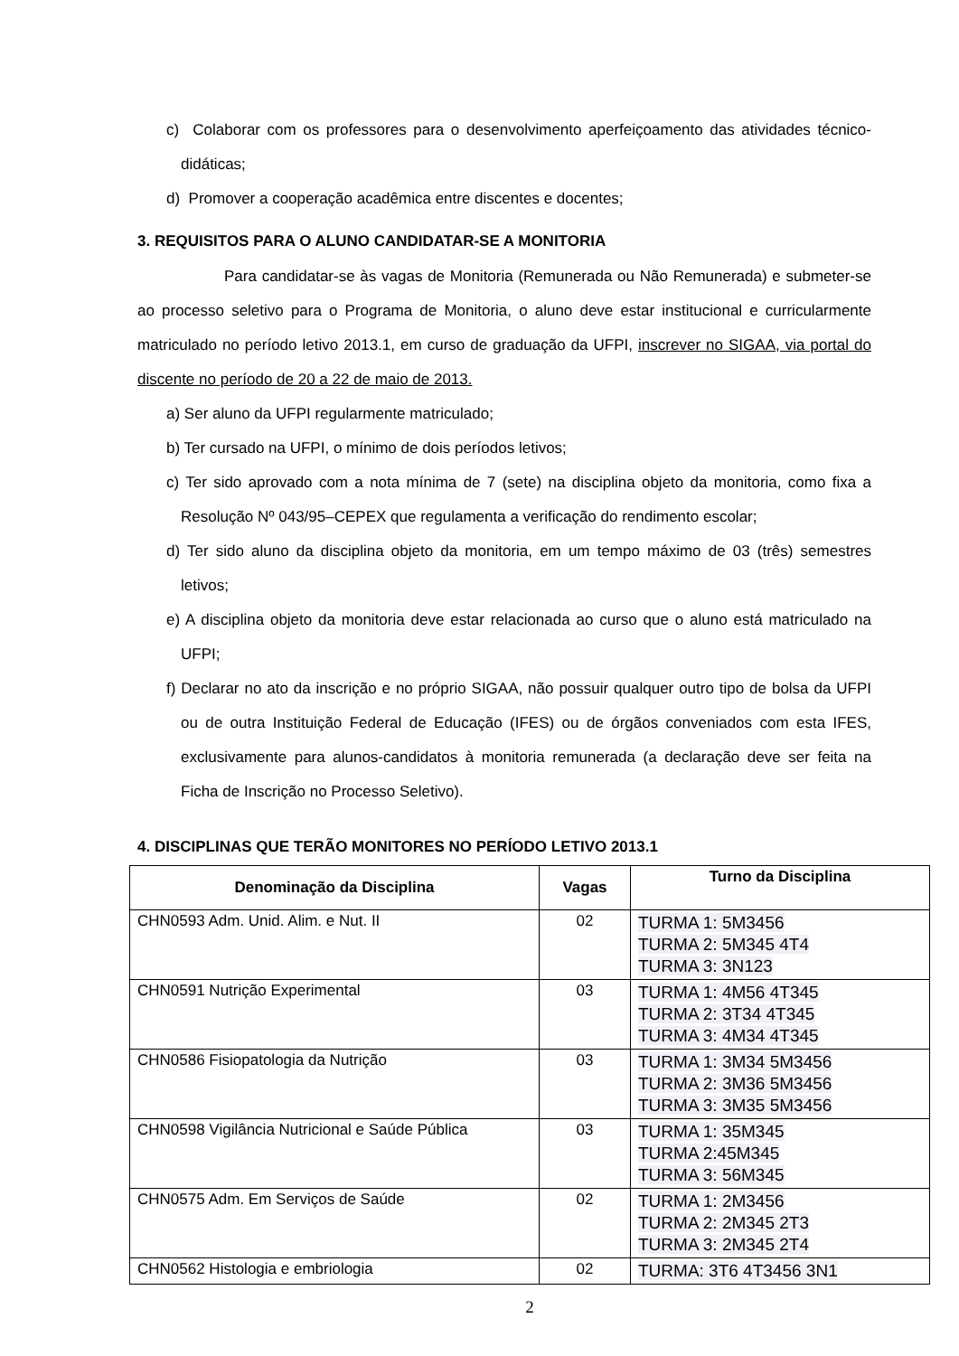c) Colaborar com os professores para o desenvolvimento aperfeiçoamento das atividades técnico-didáticas;
d) Promover a cooperação acadêmica entre discentes e docentes;
3. REQUISITOS PARA O ALUNO CANDIDATAR-SE A MONITORIA
Para candidatar-se às vagas de Monitoria (Remunerada ou Não Remunerada) e submeter-se ao processo seletivo para o Programa de Monitoria, o aluno deve estar institucional e curricularmente matriculado no período letivo 2013.1, em curso de graduação da UFPI, inscrever no SIGAA, via portal do discente no período de 20 a 22 de maio de 2013.
a) Ser aluno da UFPI regularmente matriculado;
b) Ter cursado na UFPI, o mínimo de dois períodos letivos;
c) Ter sido aprovado com a nota mínima de 7 (sete) na disciplina objeto da monitoria, como fixa a Resolução Nº 043/95–CEPEX que regulamenta a verificação do rendimento escolar;
d) Ter sido aluno da disciplina objeto da monitoria, em um tempo máximo de 03 (três) semestres letivos;
e) A disciplina objeto da monitoria deve estar relacionada ao curso que o aluno está matriculado na UFPI;
f) Declarar no ato da inscrição e no próprio SIGAA, não possuir qualquer outro tipo de bolsa da UFPI ou de outra Instituição Federal de Educação (IFES) ou de órgãos conveniados com esta IFES, exclusivamente para alunos-candidatos à monitoria remunerada (a declaração deve ser feita na Ficha de Inscrição no Processo Seletivo).
4. DISCIPLINAS QUE TERÃO MONITORES NO PERÍODO LETIVO 2013.1
| Denominação da Disciplina | Vagas | Turno da Disciplina |
| --- | --- | --- |
| CHN0593 Adm. Unid. Alim. e Nut. II | 02 | TURMA 1: 5M3456 TURMA 2: 5M345 4T4 TURMA 3: 3N123 |
| CHN0591 Nutrição Experimental | 03 | TURMA 1: 4M56 4T345 TURMA 2: 3T34 4T345 TURMA 3: 4M34 4T345 |
| CHN0586 Fisiopatologia da Nutrição | 03 | TURMA 1: 3M34 5M3456 TURMA 2: 3M36 5M3456 TURMA 3: 3M35 5M3456 |
| CHN0598 Vigilância Nutricional e Saúde Pública | 03 | TURMA 1: 35M345 TURMA 2:45M345 TURMA 3: 56M345 |
| CHN0575 Adm. Em Serviços de Saúde | 02 | TURMA 1: 2M3456 TURMA 2: 2M345 2T3 TURMA 3: 2M345 2T4 |
| CHN0562 Histologia e embriologia | 02 | TURMA: 3T6 4T3456 3N1 |
2